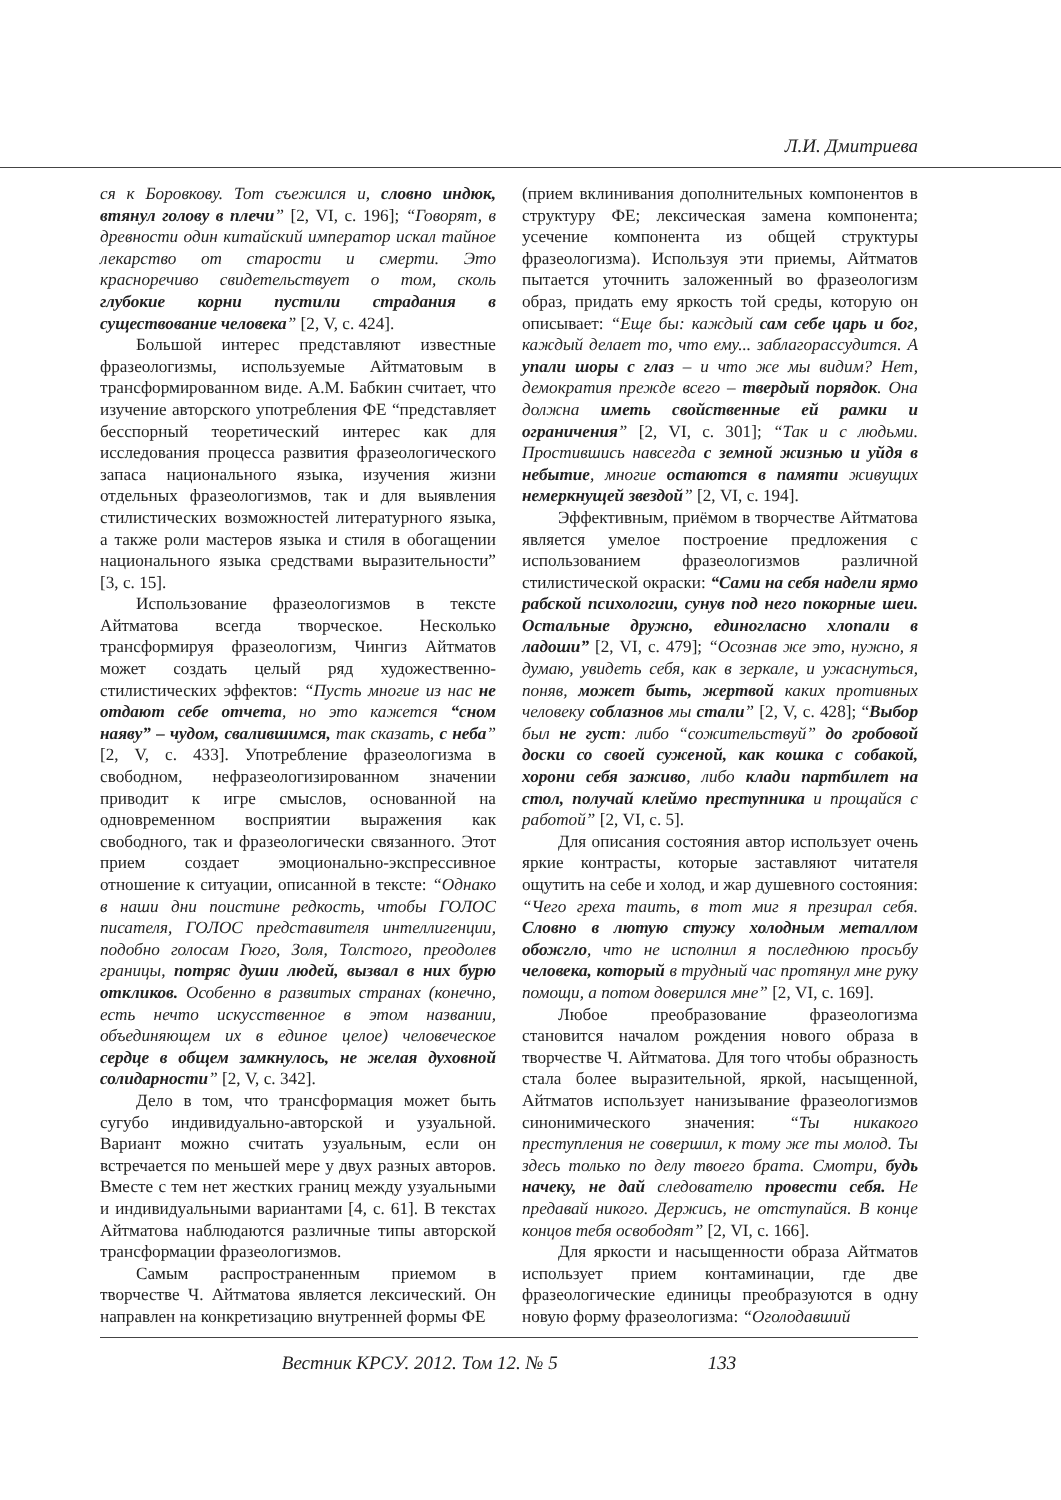Л.И. Дмитриева
ся к Боровкову. Тот съежился и, словно индюк, втянул голову в плечи” [2, VI, с. 196]; “Говорят, в древности один китайский император искал тайное лекарство от старости и смерти. Это красноречиво свидетельствует о том, сколь глубокие корни пустили страдания в существование человека” [2, V, с. 424].
Большой интерес представляют известные фразеологизмы, используемые Айтматовым в трансформированном виде. А.М. Бабкин считает, что изучение авторского употребления ФЕ “представляет бесспорный теоретический интерес как для исследования процесса развития фразеологического запаса национального языка, изучения жизни отдельных фразеологизмов, так и для выявления стилистических возможностей литературного языка, а также роли мастеров языка и стиля в обогащении национального языка средствами выразительности” [3, с. 15].
Использование фразеологизмов в тексте Айтматова всегда творческое. Несколько трансформируя фразеологизм, Чингиз Айтматов может создать целый ряд художественно-стилистических эффектов: “Пусть многие из нас не отдают себе отчета, но это кажется “сном наяву” – чудом, свалившимся, так сказать, с неба” [2, V, с. 433]. Употребление фразеологизма в свободном, нефразеологизированном значении приводит к игре смыслов, основанной на одновременном восприятии выражения как свободного, так и фразеологически связанного. Этот прием создает эмоционально-экспрессивное отношение к ситуации, описанной в тексте: “Однако в наши дни поистине редкость, чтобы ГОЛОС писателя, ГОЛОС представителя интеллигенции, подобно голосам Гюго, Золя, Толстого, преодолев границы, потряс души людей, вызвал в них бурю откликов. Особенно в развитых странах (конечно, есть нечто искусственное в этом названии, объединяющем их в единое целое) человеческое сердце в общем замкнулось, не желая духовной солидарности” [2, V, с. 342].
Дело в том, что трансформация может быть сугубо индивидуально-авторской и узуальной. Вариант можно считать узуальным, если он встречается по меньшей мере у двух разных авторов. Вместе с тем нет жестких границ между узуальными и индивидуальными вариантами [4, с. 61]. В текстах Айтматова наблюдаются различные типы авторской трансформации фразеологизмов.
Самым распространенным приемом в творчестве Ч. Айтматова является лексический. Он направлен на конкретизацию внутренней формы ФЕ
(прием вклинивания дополнительных компонентов в структуру ФЕ; лексическая замена компонента; усечение компонента из общей структуры фразеологизма). Используя эти приемы, Айтматов пытается уточнить заложенный во фразеологизм образ, придать ему яркость той среды, которую он описывает: “Еще бы: каждый сам себе царь и бог, каждый делает то, что ему... заблагорассудится. А упали шоры с глаз – и что же мы видим? Нет, демократия прежде всего – твердый порядок. Она должна иметь свойственные ей рамки и ограничения” [2, VI, с. 301]; “Так и с людьми. Простившись навсегда с земной жизнью и уйдя в небытие, многие остаются в памяти живущих немеркнущей звездой” [2, VI, с. 194].
Эффективным, приёмом в творчестве Айтматова является умелое построение предложения с использованием фразеологизмов различной стилистической окраски: “Сами на себя надели ярмо рабской психологии, сунув под него покорные шеи. Остальные дружно, единогласно хлопали в ладоши” [2, VI, с. 479]; “Осознав же это, нужно, я думаю, увидеть себя, как в зеркале, и ужаснуться, поняв, может быть, жертвой каких противных человеку соблазнов мы стали” [2, V, с. 428]; “Выбор был не густ: либо “сожительствуй” до гробовой доски со своей суженой, как кошка с собакой, хорони себя заживо, либо клади партбилет на стол, получай клеймо преступника и прощайся с работой” [2, VI, с. 5].
Для описания состояния автор использует очень яркие контрасты, которые заставляют читателя ощутить на себе и холод, и жар душевного состояния: “Чего греха таить, в тот миг я презирал себя. Словно в лютую стужу холодным металлом обожгло, что не исполнил я последнюю просьбу человека, который в трудный час протянул мне руку помощи, а потом доверился мне” [2, VI, с. 169].
Любое преобразование фразеологизма становится началом рождения нового образа в творчестве Ч. Айтматова. Для того чтобы образность стала более выразительной, яркой, насыщенной, Айтматов использует нанизывание фразеологизмов синонимического значения: “Ты никакого преступления не совершил, к тому же ты молод. Ты здесь только по делу твоего брата. Смотри, будь начеку, не дай следователю провести себя. Не предавай никого. Держись, не отступайся. В конце концов тебя освободят” [2, VI, с. 166].
Для яркости и насыщенности образа Айтматов использует прием контаминации, где две фразеологические единицы преобразуются в одну новую форму фразеологизма: “Оголодавший
Вестник КРСУ. 2012. Том 12. № 5 133